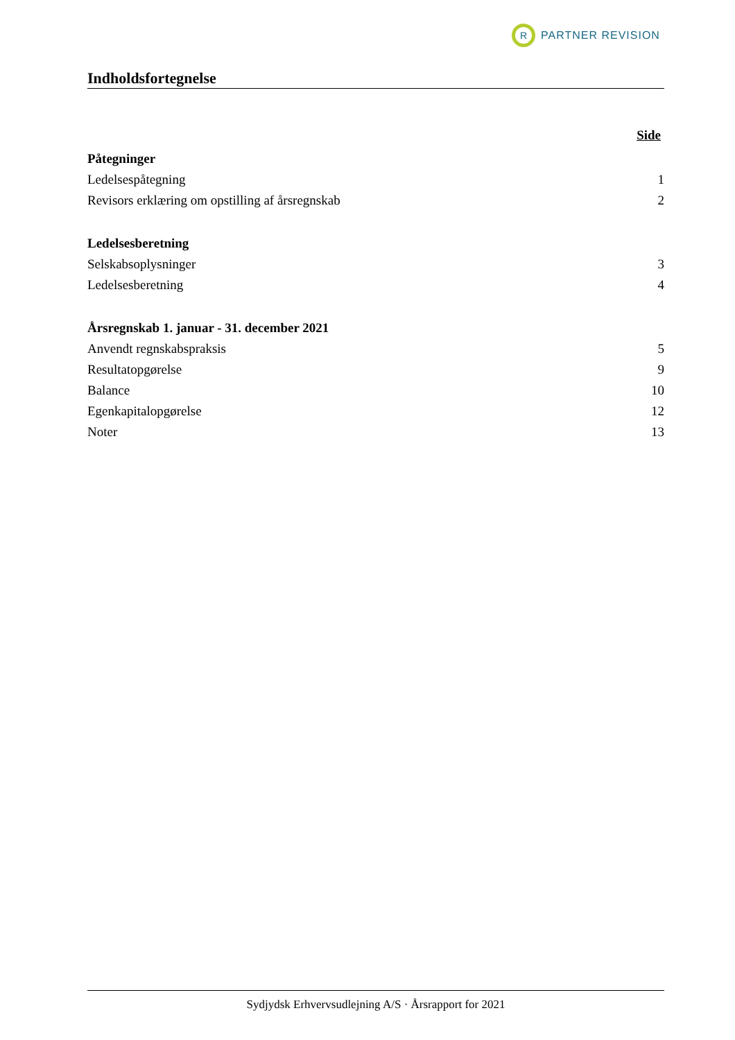R
PARTNER REVISION
Indholdsfortegnelse
Side
Påtegninger
Ledelsespåtegning 1
Revisors erklæring om opstilling af årsregnskab 2
Ledelsesberetning
Selskabsoplysninger 3
Ledelsesberetning 4
Årsregnskab 1. januar - 31. december 2021
Anvendt regnskabspraksis 5
Resultatopgørelse 9
Balance 10
Egenkapitalopgørelse 12
Noter 13
Sydjydsk Erhvervsudlejning A/S · Årsrapport for 2021